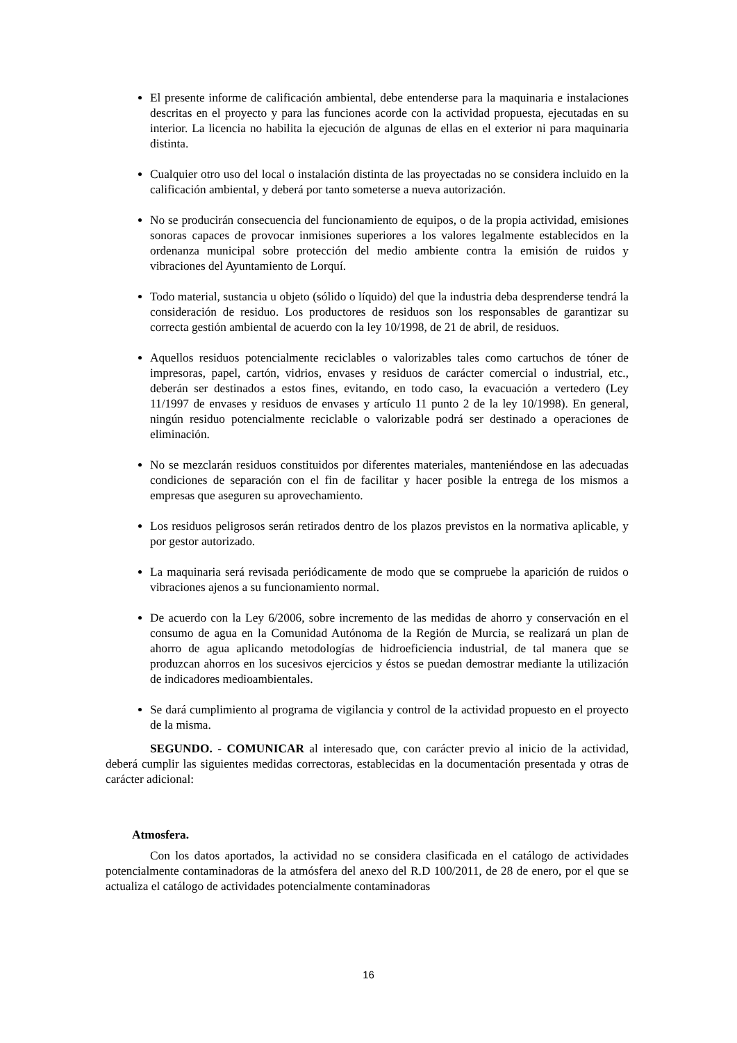El presente informe de calificación ambiental, debe entenderse para la maquinaria e instalaciones descritas en el proyecto y para las funciones acorde con la actividad propuesta, ejecutadas en su interior. La licencia no habilita la ejecución de algunas de ellas en el exterior ni para maquinaria distinta.
Cualquier otro uso del local o instalación distinta de las proyectadas no se considera incluido en la calificación ambiental, y deberá por tanto someterse a nueva autorización.
No se producirán consecuencia del funcionamiento de equipos, o de la propia actividad, emisiones sonoras capaces de provocar inmisiones superiores a los valores legalmente establecidos en la ordenanza municipal sobre protección del medio ambiente contra la emisión de ruidos y vibraciones del Ayuntamiento de Lorquí.
Todo material, sustancia u objeto (sólido o líquido) del que la industria deba desprenderse tendrá la consideración de residuo. Los productores de residuos son los responsables de garantizar su correcta gestión ambiental de acuerdo con la ley 10/1998, de 21 de abril, de residuos.
Aquellos residuos potencialmente reciclables o valorizables tales como cartuchos de tóner de impresoras, papel, cartón, vidrios, envases y residuos de carácter comercial o industrial, etc., deberán ser destinados a estos fines, evitando, en todo caso, la evacuación a vertedero (Ley 11/1997 de envases y residuos de envases y artículo 11 punto 2 de la ley 10/1998). En general, ningún residuo potencialmente reciclable o valorizable podrá ser destinado a operaciones de eliminación.
No se mezclarán residuos constituidos por diferentes materiales, manteniéndose en las adecuadas condiciones de separación con el fin de facilitar y hacer posible la entrega de los mismos a empresas que aseguren su aprovechamiento.
Los residuos peligrosos serán retirados dentro de los plazos previstos en la normativa aplicable, y por gestor autorizado.
La maquinaria será revisada periódicamente de modo que se compruebe la aparición de ruidos o vibraciones ajenos a su funcionamiento normal.
De acuerdo con la Ley 6/2006, sobre incremento de las medidas de ahorro y conservación en el consumo de agua en la Comunidad Autónoma de la Región de Murcia, se realizará un plan de ahorro de agua aplicando metodologías de hidroeficiencia industrial, de tal manera que se produzcan ahorros en los sucesivos ejercicios y éstos se puedan demostrar mediante la utilización de indicadores medioambientales.
Se dará cumplimiento al programa de vigilancia y control de la actividad propuesto en el proyecto de la misma.
SEGUNDO. - COMUNICAR al interesado que, con carácter previo al inicio de la actividad, deberá cumplir las siguientes medidas correctoras, establecidas en la documentación presentada y otras de carácter adicional:
Atmosfera.
Con los datos aportados, la actividad no se considera clasificada en el catálogo de actividades potencialmente contaminadoras de la atmósfera del anexo del R.D 100/2011, de 28 de enero, por el que se actualiza el catálogo de actividades potencialmente contaminadoras
16